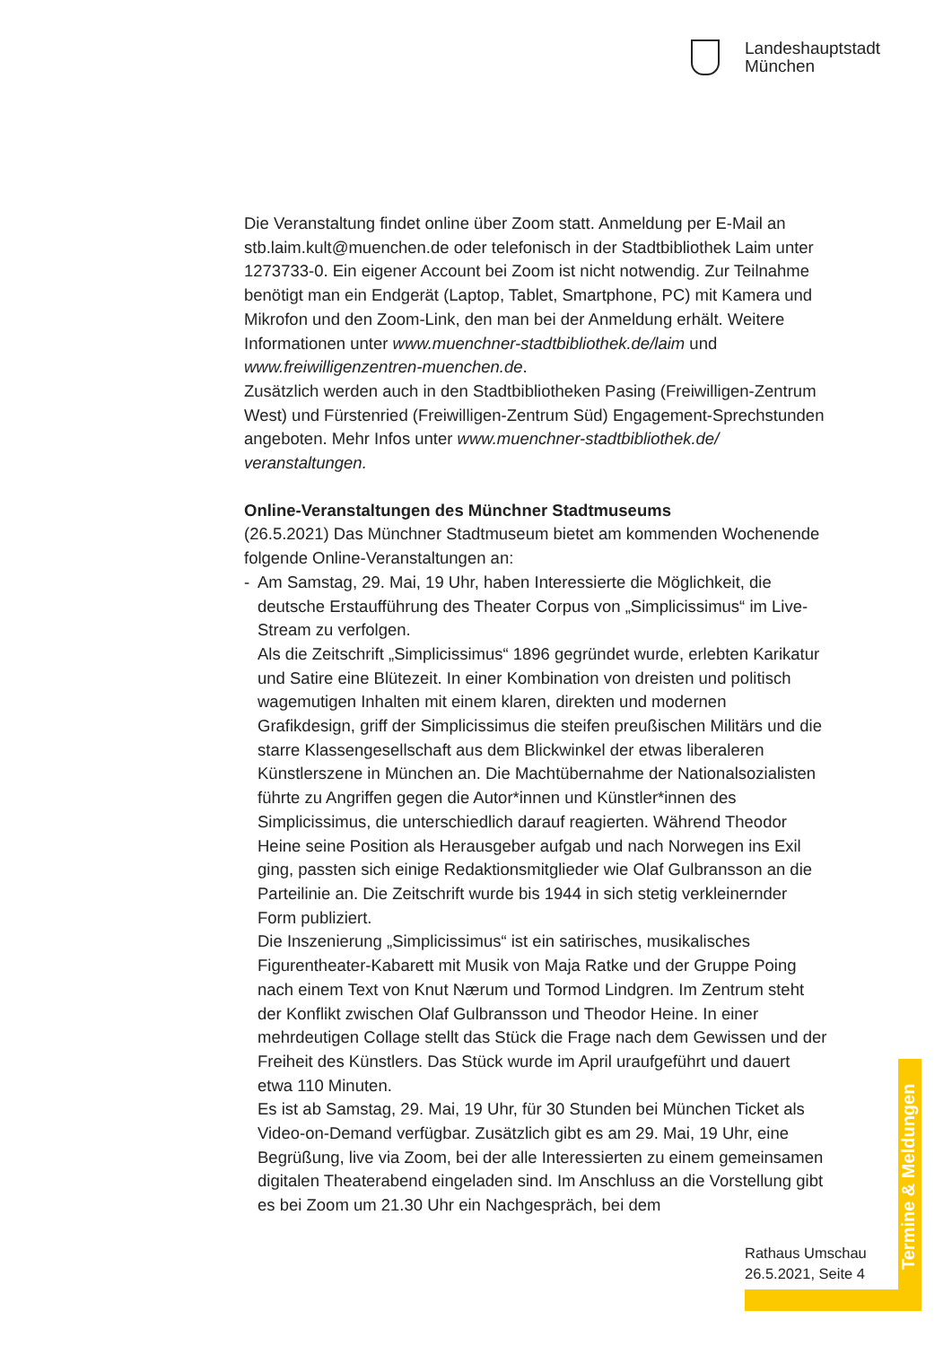Landeshauptstadt
München
Die Veranstaltung findet online über Zoom statt. Anmeldung per E-Mail an stb.laim.kult@muenchen.de oder telefonisch in der Stadtbibliothek Laim unter 1273733-0. Ein eigener Account bei Zoom ist nicht notwendig. Zur Teilnahme benötigt man ein Endgerät (Laptop, Tablet, Smartphone, PC) mit Kamera und Mikrofon und den Zoom-Link, den man bei der Anmeldung erhält. Weitere Informationen unter www.muenchner-stadtbibliothek.de/laim und www.freiwilligenzentren-muenchen.de.
Zusätzlich werden auch in den Stadtbibliotheken Pasing (Freiwilligen-Zentrum West) und Fürstenried (Freiwilligen-Zentrum Süd) Engagement-Sprechstunden angeboten. Mehr Infos unter www.muenchner-stadtbibliothek.de/ veranstaltungen.
Online-Veranstaltungen des Münchner Stadtmuseums
(26.5.2021) Das Münchner Stadtmuseum bietet am kommenden Wochenende folgende Online-Veranstaltungen an:
- Am Samstag, 29. Mai, 19 Uhr, haben Interessierte die Möglichkeit, die deutsche Erstaufführung des Theater Corpus von „Simplicissimus“ im Live-Stream zu verfolgen.
Als die Zeitschrift „Simplicissimus“ 1896 gegründet wurde, erlebten Karikatur und Satire eine Blütezeit. In einer Kombination von dreisten und politisch wagemutigen Inhalten mit einem klaren, direkten und modernen Grafikdesign, griff der Simplicissimus die steifen preußischen Militärs und die starre Klassengesellschaft aus dem Blickwinkel der etwas liberaleren Künstlerszene in München an. Die Machtübernahme der Nationalsozialisten führte zu Angriffen gegen die Autor*innen und Künstler*innen des Simplicissimus, die unterschiedlich darauf reagierten. Während Theodor Heine seine Position als Herausgeber aufgab und nach Norwegen ins Exil ging, passten sich einige Redaktionsmitglieder wie Olaf Gulbransson an die Parteilinie an. Die Zeitschrift wurde bis 1944 in sich stetig verkleinernder Form publiziert.
Die Inszenierung „Simplicissimus“ ist ein satirisches, musikalisches Figurentheater-Kabarett mit Musik von Maja Ratke und der Gruppe Poing nach einem Text von Knut Nærum und Tormod Lindgren. Im Zentrum steht der Konflikt zwischen Olaf Gulbransson und Theodor Heine. In einer mehrdeutigen Collage stellt das Stück die Frage nach dem Gewissen und der Freiheit des Künstlers. Das Stück wurde im April uraufgeführt und dauert etwa 110 Minuten.
Es ist ab Samstag, 29. Mai, 19 Uhr, für 30 Stunden bei München Ticket als Video-on-Demand verfügbar. Zusätzlich gibt es am 29. Mai, 19 Uhr, eine Begrüßung, live via Zoom, bei der alle Interessierten zu einem gemeinsamen digitalen Theaterabend eingeladen sind. Im Anschluss an die Vorstellung gibt es bei Zoom um 21.30 Uhr ein Nachgespräch, bei dem
Termine & Meldungen
Rathaus Umschau
26.5.2021, Seite 4